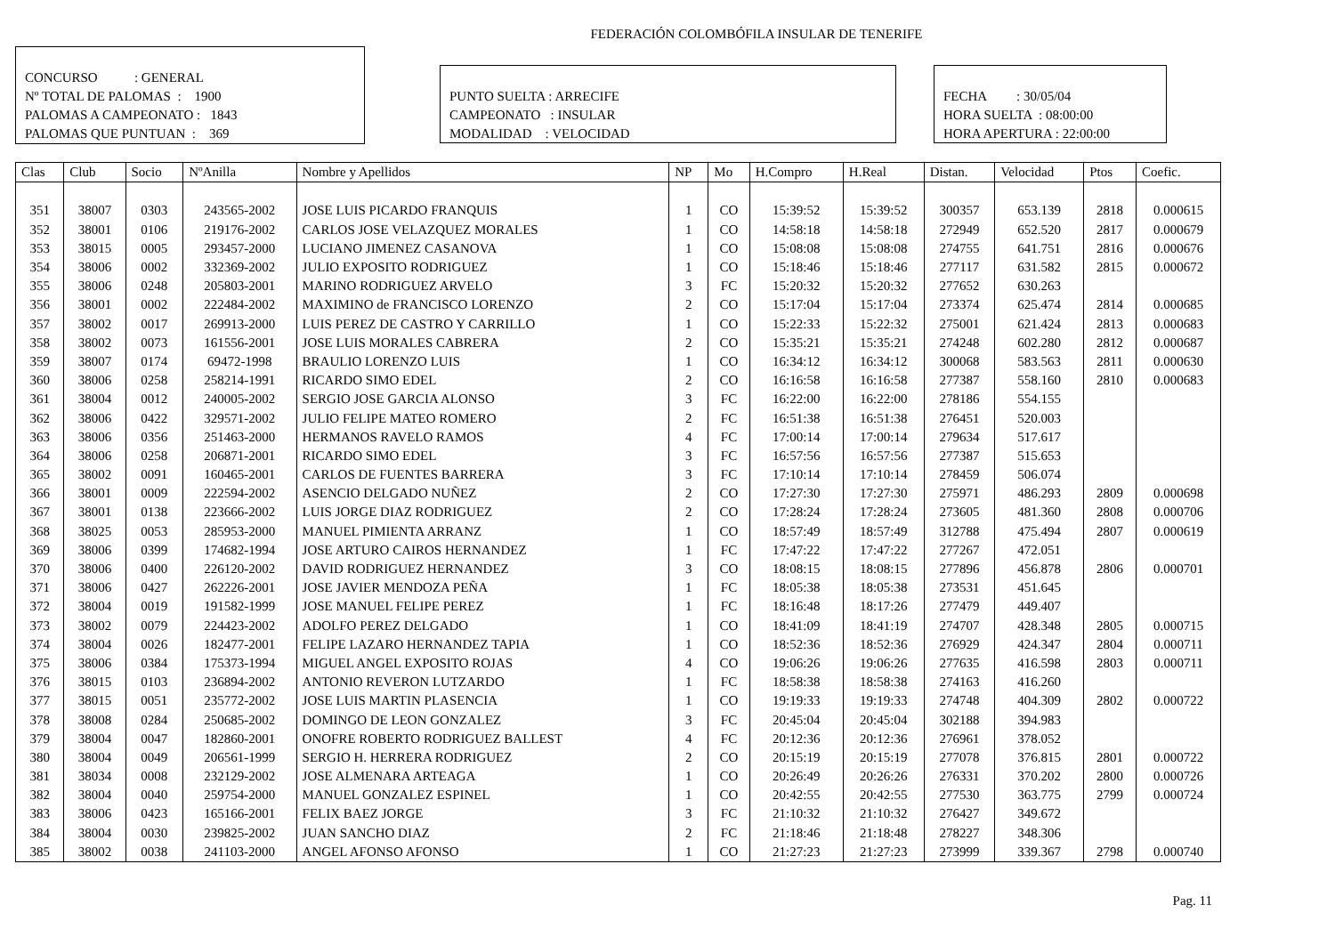FEDERACIÓN COLOMBÓFILA INSULAR DE TENERIFE
CONCURSO : GENERAL
Nº TOTAL DE PALOMAS : 1900
PALOMAS A CAMPEONATO : 1843
PALOMAS QUE PUNTUAN : 369
PUNTO SUELTA : ARRECIFE
CAMPEONATO : INSULAR
MODALIDAD : VELOCIDAD
FECHA : 30/05/04
HORA SUELTA : 08:00:00
HORA APERTURA : 22:00:00
| Clas | Club | Socio | NºAnilla | Nombre y Apellidos | NP | Mo | H.Compro | H.Real | Distan. | Velocidad | Ptos | Coefic. |
| --- | --- | --- | --- | --- | --- | --- | --- | --- | --- | --- | --- | --- |
| 351 | 38007 | 0303 | 243565-2002 | JOSE LUIS PICARDO FRANQUIS | 1 | CO | 15:39:52 | 15:39:52 | 300357 | 653.139 | 2818 | 0.000615 |
| 352 | 38001 | 0106 | 219176-2002 | CARLOS JOSE VELAZQUEZ MORALES | 1 | CO | 14:58:18 | 14:58:18 | 272949 | 652.520 | 2817 | 0.000679 |
| 353 | 38015 | 0005 | 293457-2000 | LUCIANO JIMENEZ CASANOVA | 1 | CO | 15:08:08 | 15:08:08 | 274755 | 641.751 | 2816 | 0.000676 |
| 354 | 38006 | 0002 | 332369-2002 | JULIO EXPOSITO RODRIGUEZ | 1 | CO | 15:18:46 | 15:18:46 | 277117 | 631.582 | 2815 | 0.000672 |
| 355 | 38006 | 0248 | 205803-2001 | MARINO RODRIGUEZ ARVELO | 3 | FC | 15:20:32 | 15:20:32 | 277652 | 630.263 | | |
| 356 | 38001 | 0002 | 222484-2002 | MAXIMINO de FRANCISCO LORENZO | 2 | CO | 15:17:04 | 15:17:04 | 273374 | 625.474 | 2814 | 0.000685 |
| 357 | 38002 | 0017 | 269913-2000 | LUIS PEREZ DE CASTRO Y CARRILLO | 1 | CO | 15:22:33 | 15:22:32 | 275001 | 621.424 | 2813 | 0.000683 |
| 358 | 38002 | 0073 | 161556-2001 | JOSE LUIS MORALES CABRERA | 2 | CO | 15:35:21 | 15:35:21 | 274248 | 602.280 | 2812 | 0.000687 |
| 359 | 38007 | 0174 | 69472-1998 | BRAULIO LORENZO LUIS | 1 | CO | 16:34:12 | 16:34:12 | 300068 | 583.563 | 2811 | 0.000630 |
| 360 | 38006 | 0258 | 258214-1991 | RICARDO SIMO EDEL | 2 | CO | 16:16:58 | 16:16:58 | 277387 | 558.160 | 2810 | 0.000683 |
| 361 | 38004 | 0012 | 240005-2002 | SERGIO JOSE GARCIA ALONSO | 3 | FC | 16:22:00 | 16:22:00 | 278186 | 554.155 | | |
| 362 | 38006 | 0422 | 329571-2002 | JULIO FELIPE MATEO ROMERO | 2 | FC | 16:51:38 | 16:51:38 | 276451 | 520.003 | | |
| 363 | 38006 | 0356 | 251463-2000 | HERMANOS RAVELO RAMOS | 4 | FC | 17:00:14 | 17:00:14 | 279634 | 517.617 | | |
| 364 | 38006 | 0258 | 206871-2001 | RICARDO SIMO EDEL | 3 | FC | 16:57:56 | 16:57:56 | 277387 | 515.653 | | |
| 365 | 38002 | 0091 | 160465-2001 | CARLOS DE FUENTES BARRERA | 3 | FC | 17:10:14 | 17:10:14 | 278459 | 506.074 | | |
| 366 | 38001 | 0009 | 222594-2002 | ASENCIO DELGADO NUÑEZ | 2 | CO | 17:27:30 | 17:27:30 | 275971 | 486.293 | 2809 | 0.000698 |
| 367 | 38001 | 0138 | 223666-2002 | LUIS JORGE DIAZ RODRIGUEZ | 2 | CO | 17:28:24 | 17:28:24 | 273605 | 481.360 | 2808 | 0.000706 |
| 368 | 38025 | 0053 | 285953-2000 | MANUEL PIMIENTA ARRANZ | 1 | CO | 18:57:49 | 18:57:49 | 312788 | 475.494 | 2807 | 0.000619 |
| 369 | 38006 | 0399 | 174682-1994 | JOSE ARTURO CAIROS HERNANDEZ | 1 | FC | 17:47:22 | 17:47:22 | 277267 | 472.051 | | |
| 370 | 38006 | 0400 | 226120-2002 | DAVID RODRIGUEZ HERNANDEZ | 3 | CO | 18:08:15 | 18:08:15 | 277896 | 456.878 | 2806 | 0.000701 |
| 371 | 38006 | 0427 | 262226-2001 | JOSE JAVIER MENDOZA PEÑA | 1 | FC | 18:05:38 | 18:05:38 | 273531 | 451.645 | | |
| 372 | 38004 | 0019 | 191582-1999 | JOSE MANUEL FELIPE PEREZ | 1 | FC | 18:16:48 | 18:17:26 | 277479 | 449.407 | | |
| 373 | 38002 | 0079 | 224423-2002 | ADOLFO PEREZ DELGADO | 1 | CO | 18:41:09 | 18:41:19 | 274707 | 428.348 | 2805 | 0.000715 |
| 374 | 38004 | 0026 | 182477-2001 | FELIPE LAZARO HERNANDEZ TAPIA | 1 | CO | 18:52:36 | 18:52:36 | 276929 | 424.347 | 2804 | 0.000711 |
| 375 | 38006 | 0384 | 175373-1994 | MIGUEL ANGEL EXPOSITO ROJAS | 4 | CO | 19:06:26 | 19:06:26 | 277635 | 416.598 | 2803 | 0.000711 |
| 376 | 38015 | 0103 | 236894-2002 | ANTONIO REVERON LUTZARDO | 1 | FC | 18:58:38 | 18:58:38 | 274163 | 416.260 | | |
| 377 | 38015 | 0051 | 235772-2002 | JOSE LUIS MARTIN PLASENCIA | 1 | CO | 19:19:33 | 19:19:33 | 274748 | 404.309 | 2802 | 0.000722 |
| 378 | 38008 | 0284 | 250685-2002 | DOMINGO DE LEON GONZALEZ | 3 | FC | 20:45:04 | 20:45:04 | 302188 | 394.983 | | |
| 379 | 38004 | 0047 | 182860-2001 | ONOFRE ROBERTO RODRIGUEZ BALLEST | 4 | FC | 20:12:36 | 20:12:36 | 276961 | 378.052 | | |
| 380 | 38004 | 0049 | 206561-1999 | SERGIO H. HERRERA RODRIGUEZ | 2 | CO | 20:15:19 | 20:15:19 | 277078 | 376.815 | 2801 | 0.000722 |
| 381 | 38034 | 0008 | 232129-2002 | JOSE ALMENARA ARTEAGA | 1 | CO | 20:26:49 | 20:26:26 | 276331 | 370.202 | 2800 | 0.000726 |
| 382 | 38004 | 0040 | 259754-2000 | MANUEL GONZALEZ ESPINEL | 1 | CO | 20:42:55 | 20:42:55 | 277530 | 363.775 | 2799 | 0.000724 |
| 383 | 38006 | 0423 | 165166-2001 | FELIX BAEZ JORGE | 3 | FC | 21:10:32 | 21:10:32 | 276427 | 349.672 | | |
| 384 | 38004 | 0030 | 239825-2002 | JUAN SANCHO DIAZ | 2 | FC | 21:18:46 | 21:18:48 | 278227 | 348.306 | | |
| 385 | 38002 | 0038 | 241103-2000 | ANGEL AFONSO AFONSO | 1 | CO | 21:27:23 | 21:27:23 | 273999 | 339.367 | 2798 | 0.000740 |
Pag. 11